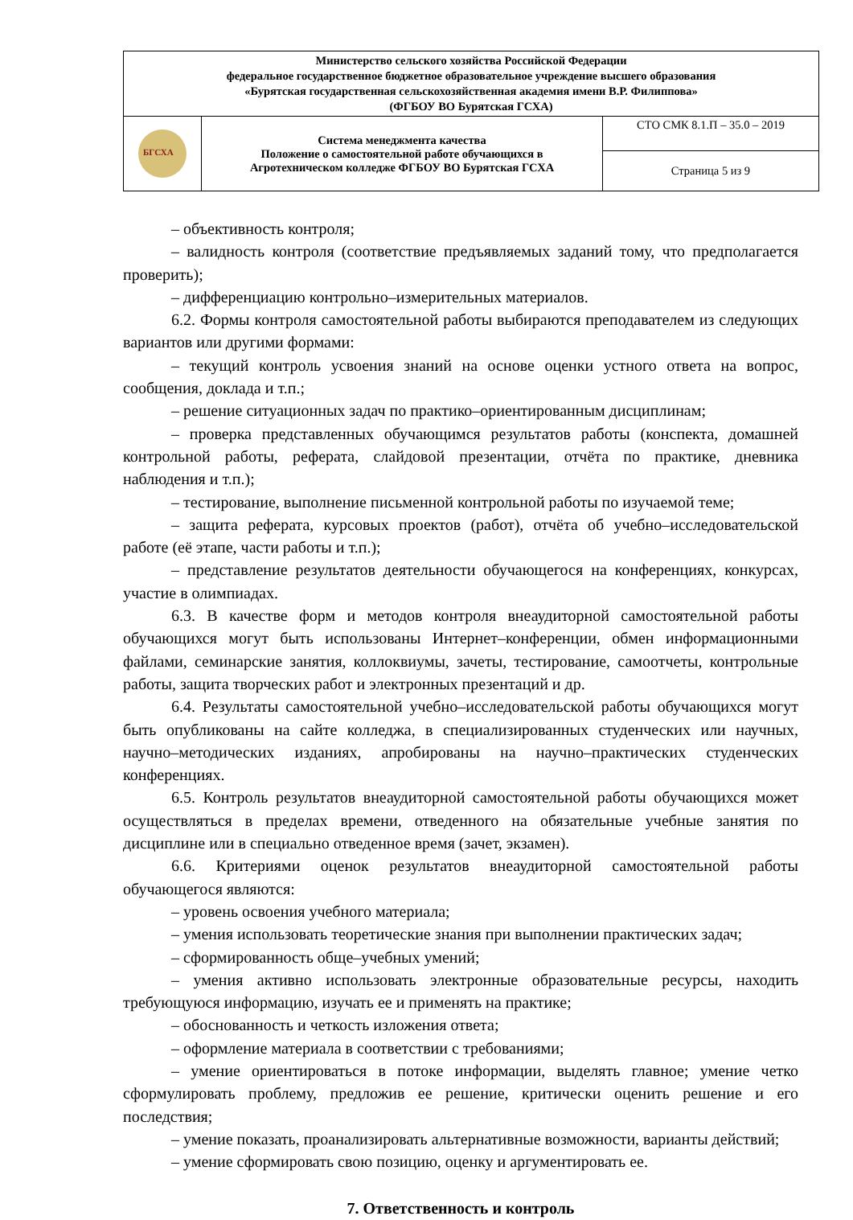| Министерство сельского хозяйства Российской Федерации федеральное государственное бюджетное образовательное учреждение высшего образования «Бурятская государственная сельскохозяйственная академия имени В.Р. Филиппова» (ФГБОУ ВО Бурятская ГСХА) | | |
| БГСХА | Система менеджмента качества Положение о самостоятельной работе обучающихся в Агротехническом колледже ФГБОУ ВО Бурятская ГСХА | СТО СМК 8.1.П – 35.0 – 2019 |
| | | Страница 5 из 9 |
– объективность контроля;
– валидность контроля (соответствие предъявляемых заданий тому, что предполагается проверить);
– дифференциацию контрольно–измерительных материалов.
6.2. Формы контроля самостоятельной работы выбираются преподавателем из следующих вариантов или другими формами:
– текущий контроль усвоения знаний на основе оценки устного ответа на вопрос, сообщения, доклада и т.п.;
– решение ситуационных задач по практико–ориентированным дисциплинам;
– проверка представленных обучающимся результатов работы (конспекта, домашней контрольной работы, реферата, слайдовой презентации, отчёта по практике, дневника наблюдения и т.п.);
– тестирование, выполнение письменной контрольной работы по изучаемой теме;
– защита реферата, курсовых проектов (работ), отчёта об учебно–исследовательской работе (её этапе, части работы и т.п.);
– представление результатов деятельности обучающегося на конференциях, конкурсах, участие в олимпиадах.
6.3. В качестве форм и методов контроля внеаудиторной самостоятельной работы обучающихся могут быть использованы Интернет–конференции, обмен информационными файлами, семинарские занятия, коллоквиумы, зачеты, тестирование, самоотчеты, контрольные работы, защита творческих работ и электронных презентаций и др.
6.4. Результаты самостоятельной учебно–исследовательской работы обучающихся могут быть опубликованы на сайте колледжа, в специализированных студенческих или научных, научно–методических изданиях, апробированы на научно–практических студенческих конференциях.
6.5. Контроль результатов внеаудиторной самостоятельной работы обучающихся может осуществляться в пределах времени, отведенного на обязательные учебные занятия по дисциплине или в специально отведенное время (зачет, экзамен).
6.6. Критериями оценок результатов внеаудиторной самостоятельной работы обучающегося являются:
– уровень освоения учебного материала;
– умения использовать теоретические знания при выполнении практических задач;
– сформированность обще–учебных умений;
– умения активно использовать электронные образовательные ресурсы, находить требующуюся информацию, изучать ее и применять на практике;
– обоснованность и четкость изложения ответа;
– оформление материала в соответствии с требованиями;
– умение ориентироваться в потоке информации, выделять главное; умение четко сформулировать проблему, предложив ее решение, критически оценить решение и его последствия;
– умение показать, проанализировать альтернативные возможности, варианты действий;
– умение сформировать свою позицию, оценку и аргументировать ее.
7. Ответственность и контроль